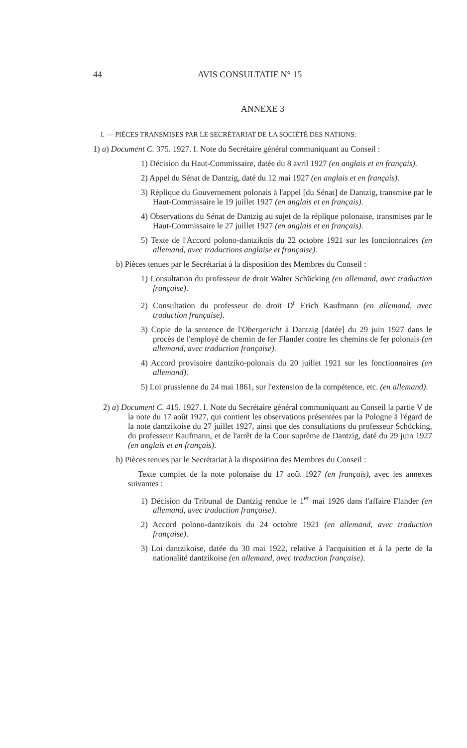44 AVIS CONSULTATIF N° 15
ANNEXE 3
I. — PIÈCES TRANSMISES PAR LE SECRÉTARIAT DE LA SOCIÉTÉ DES NATIONS:
1) a) Document C. 375. 1927. I. Note du Secrétaire général communiquant au Conseil :
1) Décision du Haut-Commissaire, datée du 8 avril 1927 (en anglais et en français).
2) Appel du Sénat de Dantzig, daté du 12 mai 1927 (en anglais et en français).
3) Réplique du Gouvernement polonais à l'appel [du Sénat] de Dantzig, transmise par le Haut-Commissaire le 19 juillet 1927 (en anglais et en français).
4) Observations du Sénat de Dantzig au sujet de la réplique polonaise, transmises par le Haut-Commissaire le 27 juillet 1927 (en anglais et en français).
5) Texte de l'Accord polono-dantzikois du 22 octobre 1921 sur les fonctionnaires (en allemand, avec traductions anglaise et française).
b) Pièces tenues par le Secrétariat à la disposition des Membres du Conseil :
1) Consultation du professeur de droit Walter Schücking (en allemand, avec traduction française).
2) Consultation du professeur de droit D<sup>r</sup> Erich Kaufmann (en allemand, avec traduction française).
3) Copie de la sentence de l'Obergericht à Dantzig [datée] du 29 juin 1927 dans le procès de l'employé de chemin de fer Flander contre les chemins de fer polonais (en allemand, avec traduction française).
4) Accord provisoire dantziko-polonais du 20 juillet 1921 sur les fonctionnaires (en allemand).
5) Loi prussienne du 24 mai 1861, sur l'extension de la compétence, etc. (en allemand).
2) a) Document C. 415. 1927. I. Note du Secrétaire général communiquant au Conseil la partie V de la note du 17 août 1927, qui contient les observations présentées par la Pologne à l'égard de la note dantzikoise du 27 juillet 1927, ainsi que des consultations du professeur Schücking, du professeur Kaufmann, et de l'arrêt de la Cour suprême de Dantzig, daté du 29 juin 1927 (en anglais et en français).
b) Pièces tenues par le Secrétariat à la disposition des Membres du Conseil :
Texte complet de la note polonaise du 17 août 1927 (en français), avec les annexes suivantes :
1) Décision du Tribunal de Dantzig rendue le 1<sup>er</sup> mai 1926 dans l'affaire Flander (en allemand, avec traduction française).
2) Accord polono-dantzikois du 24 octobre 1921 (en allemand, avec traduction française).
3) Loi dantzikoise, datée du 30 mai 1922, relative à l'acquisition et à la perte de la nationalité dantzikoise (en allemand, avec traduction française).